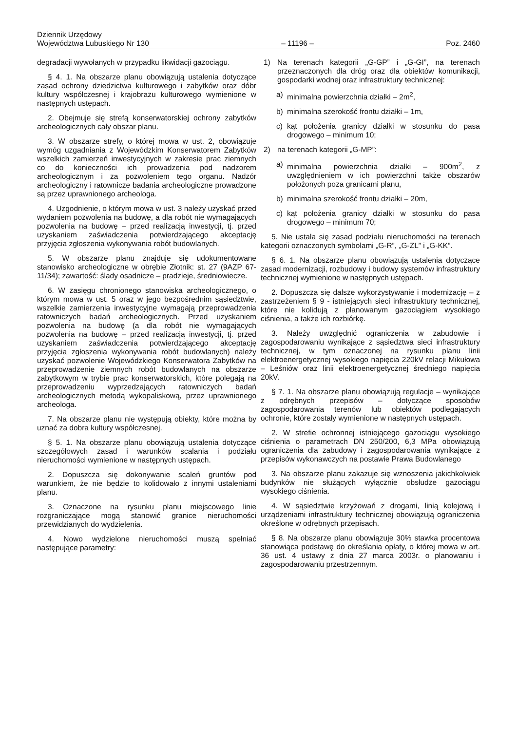Dziennik Urzędowy
Województwa Lubuskiego Nr 130 – 11196 – Poz. 2460
degradacji wywołanych w przypadku likwidacji gazociągu.
§ 4. 1. Na obszarze planu obowiązują ustalenia dotyczące zasad ochrony dziedzictwa kulturowego i zabytków oraz dóbr kultury współczesnej i krajobrazu kulturowego wymienione w następnych ustępach.
2. Obejmuje się strefą konserwatorskiej ochrony zabytków archeologicznych cały obszar planu.
3. W obszarze strefy, o której mowa w ust. 2, obowiązuje wymóg uzgadniania z Wojewódzkim Konserwatorem Zabytków wszelkich zamierzeń inwestycyjnych w zakresie prac ziemnych co do konieczności ich prowadzenia pod nadzorem archeologicznym i za pozwoleniem tego organu. Nadzór archeologiczny i ratownicze badania archeologiczne prowadzone są przez uprawnionego archeologa.
4. Uzgodnienie, o którym mowa w ust. 3 należy uzyskać przed wydaniem pozwolenia na budowę, a dla robót nie wymagających pozwolenia na budowę – przed realizacją inwestycji, tj. przed uzyskaniem zaświadczenia potwierdzającego akceptację przyjęcia zgłoszenia wykonywania robót budowlanych.
5. W obszarze planu znajduje się udokumentowane stanowisko archeologiczne w obrębie Złotnik: st. 27 (9AZP 67-11/34); zawartość: ślady osadnicze – pradzieje, średniowiecze.
6. W zasięgu chronionego stanowiska archeologicznego, o którym mowa w ust. 5 oraz w jego bezpośrednim sąsiedztwie, wszelkie zamierzenia inwestycyjne wymagają przeprowadzenia ratowniczych badań archeologicznych. Przed uzyskaniem pozwolenia na budowę (a dla robót nie wymagających pozwolenia na budowę – przed realizacją inwestycji, tj. przed uzyskaniem zaświadczenia potwierdzającego akceptację przyjęcia zgłoszenia wykonywania robót budowlanych) należy uzyskać pozwolenie Wojewódzkiego Konserwatora Zabytków na przeprowadzenie ziemnych robót budowlanych na obszarze zabytkowym w trybie prac konserwatorskich, które polegają na przeprowadzeniu wyprzedzających ratowniczych badań archeologicznych metodą wykopaliskową, przez uprawnionego archeologa.
7. Na obszarze planu nie występują obiekty, które można by uznać za dobra kultury współczesnej.
§ 5. 1. Na obszarze planu obowiązują ustalenia dotyczące szczegółowych zasad i warunków scalania i podziału nieruchomości wymienione w następnych ustępach.
2. Dopuszcza się dokonywanie scaleń gruntów pod warunkiem, że nie będzie to kolidowało z innymi ustaleniami planu.
3. Oznaczone na rysunku planu miejscowego linie rozgraniczające mogą stanowić granice nieruchomości przewidzianych do wydzielenia.
4. Nowo wydzielone nieruchomości muszą spełniać następujące parametry:
1) Na terenach kategorii „G-GP” i „G-GI”, na terenach przeznaczonych dla dróg oraz dla obiektów komunikacji, gospodarki wodnej oraz infrastruktury technicznej:
a) minimalna powierzchnia działki – 2m<sup>2</sup>,
b) minimalna szerokość frontu działki – 1m,
c) kąt położenia granicy działki w stosunku do pasa drogowego – minimum 10;
2) na terenach kategorii „G-MP”:
a) minimalna powierzchnia działki – 900m<sup>2</sup>, z uwzględnieniem w ich powierzchni także obszarów położonych poza granicami planu,
b) minimalna szerokość frontu działki – 20m,
c) kąt położenia granicy działki w stosunku do pasa drogowego – minimum 70;
5. Nie ustala się zasad podziału nieruchomości na terenach kategorii oznaczonych symbolami „G-R”, „G-ZL” i „G-KK”.
§ 6. 1. Na obszarze planu obowiązują ustalenia dotyczące zasad modernizacji, rozbudowy i budowy systemów infrastruktury technicznej wymienione w następnych ustępach.
2. Dopuszcza się dalsze wykorzystywanie i modernizację – z zastrzeżeniem § 9 - istniejących sieci infrastruktury technicznej, które nie kolidują z planowanym gazociągiem wysokiego ciśnienia, a także ich rozbiórkę.
3. Należy uwzględnić ograniczenia w zabudowie i zagospodarowaniu wynikające z sąsiedztwa sieci infrastruktury technicznej, w tym oznaczonej na rysunku planu linii elektroenergetycznej wysokiego napięcia 220kV relacji Mikułowa – Leśniów oraz linii elektroenergetycznej średniego napięcia 20kV.
§ 7. 1. Na obszarze planu obowiązują regulacje – wynikające z odrębnych przepisów – dotyczące sposobów zagospodarowania terenów lub obiektów podlegających ochronie, które zostały wymienione w następnych ustępach.
2. W strefie ochronnej istniejącego gazociągu wysokiego ciśnienia o parametrach DN 250/200, 6,3 MPa obowiązują ograniczenia dla zabudowy i zagospodarowania wynikające z przepisów wykonawczych na postawie Prawa Budowlanego
3. Na obszarze planu zakazuje się wznoszenia jakichkolwiek budynków nie służących wyłącznie obsłudze gazociągu wysokiego ciśnienia.
4. W sąsiedztwie krzyżowań z drogami, linią kolejową i urządzeniami infrastruktury technicznej obowiązują ograniczenia określone w odrębnych przepisach.
§ 8. Na obszarze planu obowiązuje 30% stawka procentowa stanowiąca podstawę do określania opłaty, o której mowa w art. 36 ust. 4 ustawy z dnia 27 marca 2003r. o planowaniu i zagospodarowaniu przestrzennym.